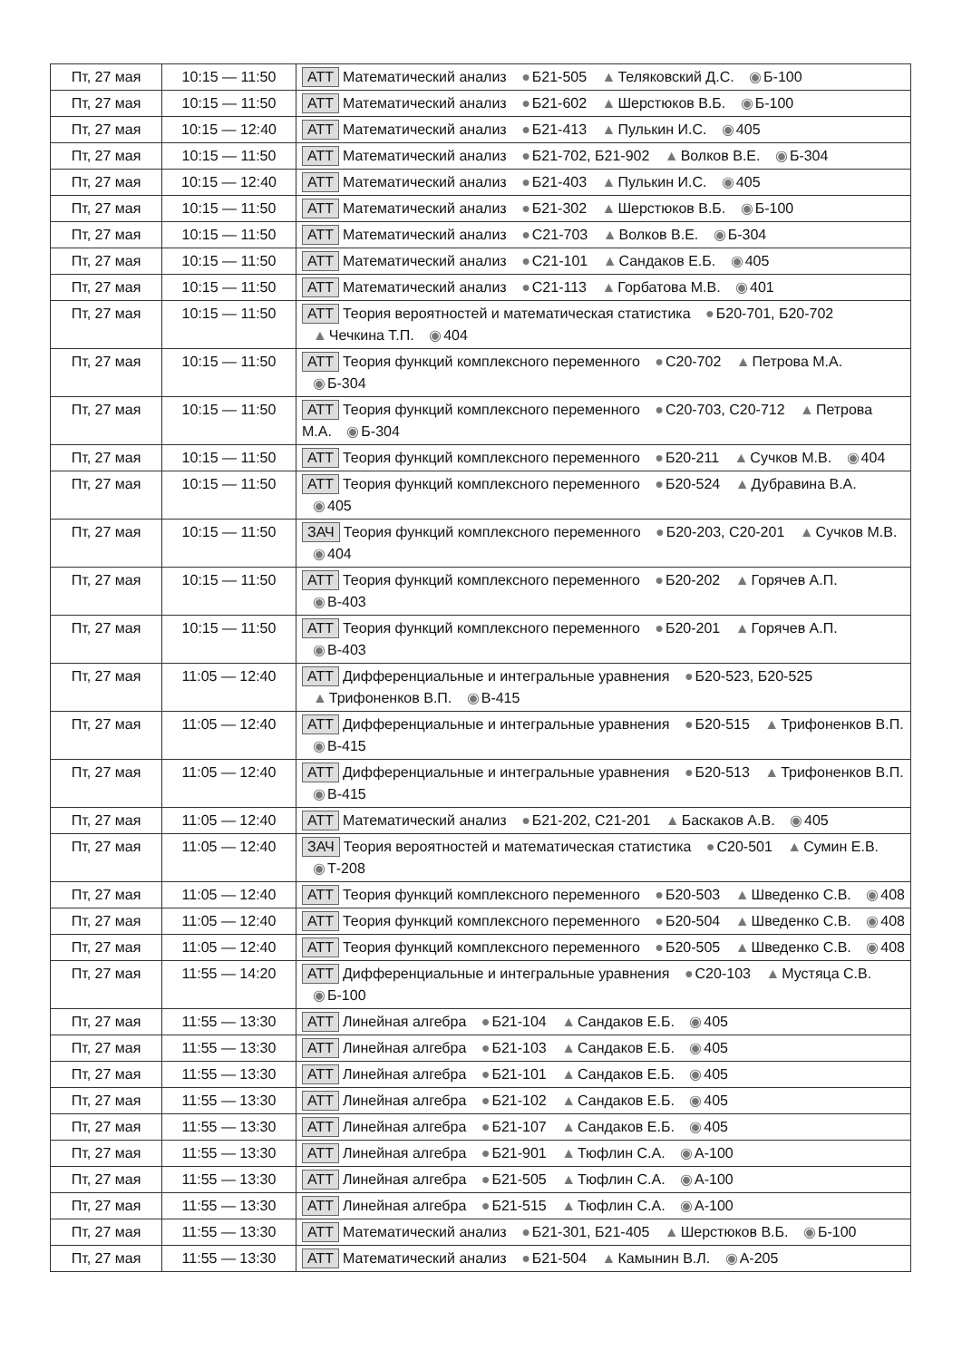| Пт, 27 мая | 10:15 — 11:50 | АТТ Математический анализ ● Б21-505 ▲ Теляковский Д.С. ◉ Б-100 |
| Пт, 27 мая | 10:15 — 11:50 | АТТ Математический анализ ● Б21-602 ▲ Шерстюков В.Б. ◉ Б-100 |
| Пт, 27 мая | 10:15 — 12:40 | АТТ Математический анализ ● Б21-413 ▲ Пулькин И.С. ◉ 405 |
| Пт, 27 мая | 10:15 — 11:50 | АТТ Математический анализ ● Б21-702, Б21-902 ▲ Волков В.Е. ◉ Б-304 |
| Пт, 27 мая | 10:15 — 12:40 | АТТ Математический анализ ● Б21-403 ▲ Пулькин И.С. ◉ 405 |
| Пт, 27 мая | 10:15 — 11:50 | АТТ Математический анализ ● Б21-302 ▲ Шерстюков В.Б. ◉ Б-100 |
| Пт, 27 мая | 10:15 — 11:50 | АТТ Математический анализ ● С21-703 ▲ Волков В.Е. ◉ Б-304 |
| Пт, 27 мая | 10:15 — 11:50 | АТТ Математический анализ ● С21-101 ▲ Сандаков Е.Б. ◉ 405 |
| Пт, 27 мая | 10:15 — 11:50 | АТТ Математический анализ ● С21-113 ▲ Горбатова М.В. ◉ 401 |
| Пт, 27 мая | 10:15 — 11:50 | АТТ Теория вероятностей и математическая статистика ● Б20-701, Б20-702 ▲ Чечкина Т.П. ◉ 404 |
| Пт, 27 мая | 10:15 — 11:50 | АТТ Теория функций комплексного переменного ● С20-702 ▲ Петрова М.А. ◉ Б-304 |
| Пт, 27 мая | 10:15 — 11:50 | АТТ Теория функций комплексного переменного ● С20-703, С20-712 ▲ Петрова М.А. ◉ Б-304 |
| Пт, 27 мая | 10:15 — 11:50 | АТТ Теория функций комплексного переменного ● Б20-211 ▲ Сучков М.В. ◉ 404 |
| Пт, 27 мая | 10:15 — 11:50 | АТТ Теория функций комплексного переменного ● Б20-524 ▲ Дубравина В.А. ◉ 405 |
| Пт, 27 мая | 10:15 — 11:50 | ЗАЧ Теория функций комплексного переменного ● Б20-203, С20-201 ▲ Сучков М.В. ◉ 404 |
| Пт, 27 мая | 10:15 — 11:50 | АТТ Теория функций комплексного переменного ● Б20-202 ▲ Горячев А.П. ◉ В-403 |
| Пт, 27 мая | 10:15 — 11:50 | АТТ Теория функций комплексного переменного ● Б20-201 ▲ Горячев А.П. ◉ В-403 |
| Пт, 27 мая | 11:05 — 12:40 | АТТ Дифференциальные и интегральные уравнения ● Б20-523, Б20-525 ▲ Трифоненков В.П. ◉ В-415 |
| Пт, 27 мая | 11:05 — 12:40 | АТТ Дифференциальные и интегральные уравнения ● Б20-515 ▲ Трифоненков В.П. ◉ В-415 |
| Пт, 27 мая | 11:05 — 12:40 | АТТ Дифференциальные и интегральные уравнения ● Б20-513 ▲ Трифоненков В.П. ◉ В-415 |
| Пт, 27 мая | 11:05 — 12:40 | АТТ Математический анализ ● Б21-202, С21-201 ▲ Баскаков А.В. ◉ 405 |
| Пт, 27 мая | 11:05 — 12:40 | ЗАЧ Теория вероятностей и математическая статистика ● С20-501 ▲ Сумин Е.В. ◉ Т-208 |
| Пт, 27 мая | 11:05 — 12:40 | АТТ Теория функций комплексного переменного ● Б20-503 ▲ Шведенко С.В. ◉ 408 |
| Пт, 27 мая | 11:05 — 12:40 | АТТ Теория функций комплексного переменного ● Б20-504 ▲ Шведенко С.В. ◉ 408 |
| Пт, 27 мая | 11:05 — 12:40 | АТТ Теория функций комплексного переменного ● Б20-505 ▲ Шведенко С.В. ◉ 408 |
| Пт, 27 мая | 11:55 — 14:20 | АТТ Дифференциальные и интегральные уравнения ● С20-103 ▲ Мустяца С.В. ◉ Б-100 |
| Пт, 27 мая | 11:55 — 13:30 | АТТ Линейная алгебра ● Б21-104 ▲ Сандаков Е.Б. ◉ 405 |
| Пт, 27 мая | 11:55 — 13:30 | АТТ Линейная алгебра ● Б21-103 ▲ Сандаков Е.Б. ◉ 405 |
| Пт, 27 мая | 11:55 — 13:30 | АТТ Линейная алгебра ● Б21-101 ▲ Сандаков Е.Б. ◉ 405 |
| Пт, 27 мая | 11:55 — 13:30 | АТТ Линейная алгебра ● Б21-102 ▲ Сандаков Е.Б. ◉ 405 |
| Пт, 27 мая | 11:55 — 13:30 | АТТ Линейная алгебра ● Б21-107 ▲ Сандаков Е.Б. ◉ 405 |
| Пт, 27 мая | 11:55 — 13:30 | АТТ Линейная алгебра ● Б21-901 ▲ Тюфлин С.А. ◉ А-100 |
| Пт, 27 мая | 11:55 — 13:30 | АТТ Линейная алгебра ● Б21-505 ▲ Тюфлин С.А. ◉ А-100 |
| Пт, 27 мая | 11:55 — 13:30 | АТТ Линейная алгебра ● Б21-515 ▲ Тюфлин С.А. ◉ А-100 |
| Пт, 27 мая | 11:55 — 13:30 | АТТ Математический анализ ● Б21-301, Б21-405 ▲ Шерстюков В.Б. ◉ Б-100 |
| Пт, 27 мая | 11:55 — 13:30 | АТТ Математический анализ ● Б21-504 ▲ Камынин В.Л. ◉ А-205 |